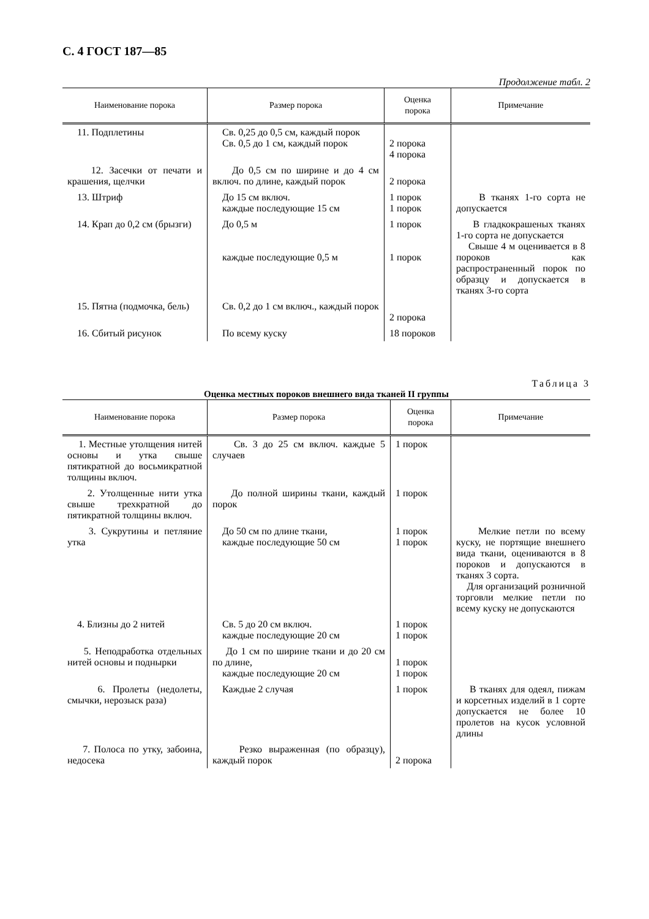С. 4 ГОСТ 187—85
Продолжение табл. 2
| Наименование порока | Размер порока | Оценка порока | Примечание |
| --- | --- | --- | --- |
| 11. Подплетины | Св. 0,25 до 0,5 см, каждый порок Св. 0,5 до 1 см, каждый порок | 2 порока 4 порока | |
| 12. Засечки от печати и крашения, щелчки | До 0,5 см по ширине и до 4 см включ. по длине, каждый порок | 2 порока | |
| 13. Штриф | До 15 см включ. каждые последующие 15 см | 1 порок 1 порок | В тканях 1-го сорта не допускается |
| 14. Крап до 0,2 см (брызги) | До 0,5 м каждые последующие 0,5 м | 1 порок 1 порок | В гладкокрашеных тканях 1-го сорта не допускается Свыше 4 м оценивается в 8 пороков как распространенный порок по образцу и допускается в тканях 3-го сорта |
| 15. Пятна (подмочка, бель) | Св. 0,2 до 1 см включ., каждый порок | 2 порока | |
| 16. Сбитый рисунок | По всему куску | 18 пороков | |
Таблица 3
Оценка местных пороков внешнего вида тканей II группы
| Наименование порока | Размер порока | Оценка порока | Примечание |
| --- | --- | --- | --- |
| 1. Местные утолщения нитей основы и утка свыше пятикратной до восьмикратной толщины включ. | Св. 3 до 25 см включ. каждые 5 случаев | 1 порок | |
| 2. Утолщенные нити утка свыше трехкратной до пятикратной толщины включ. | До полной ширины ткани, каждый порок | 1 порок | |
| 3. Сукрутины и петляние утка | До 50 см по длине ткани, каждые последующие 50 см | 1 порок 1 порок | Мелкие петли по всему куску, не портящие внешнего вида ткани, оцениваются в 8 пороков и допускаются в тканях 3 сорта. Для организаций розничной торговли мелкие петли по всему куску не допускаются |
| 4. Близны до 2 нитей | Св. 5 до 20 см включ. каждые последующие 20 см | 1 порок 1 порок | |
| 5. Неподработка отдельных нитей основы и поднырки | До 1 см по ширине ткани и до 20 см по длине, каждые последующие 20 см | 1 порок 1 порок | |
| 6. Пролеты (недолеты, смычки, нерозыск раза) | Каждые 2 случая | 1 порок | В тканях для одеял, пижам и корсетных изделий в 1 сорте допускается не более 10 пролетов на кусок условной длины |
| 7. Полоса по утку, забоина, недосека | Резко выраженная (по образцу), каждый порок | 2 порока | |